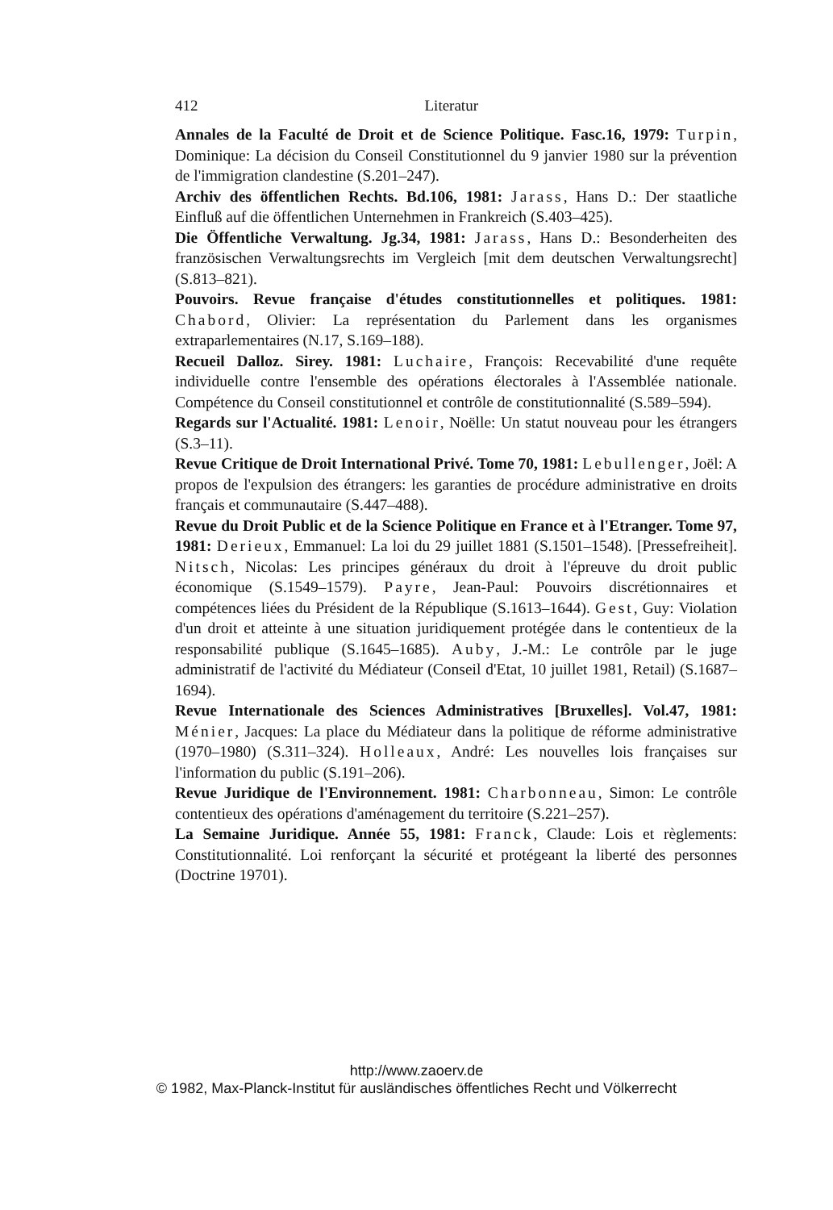412 Literatur
Annales de la Faculté de Droit et de Science Politique. Fasc.16, 1979: Turpin, Dominique: La décision du Conseil Constitutionnel du 9 janvier 1980 sur la prévention de l'immigration clandestine (S.201–247).
Archiv des öffentlichen Rechts. Bd.106, 1981: Jarass, Hans D.: Der staatliche Einfluß auf die öffentlichen Unternehmen in Frankreich (S.403–425).
Die Öffentliche Verwaltung. Jg.34, 1981: Jarass, Hans D.: Besonderheiten des französischen Verwaltungsrechts im Vergleich [mit dem deutschen Verwaltungsrecht] (S.813–821).
Pouvoirs. Revue française d'études constitutionnelles et politiques. 1981: Chabord, Olivier: La représentation du Parlement dans les organismes extraparlementaires (N.17, S.169–188).
Recueil Dalloz. Sirey. 1981: Luchaire, François: Recevabilité d'une requête individuelle contre l'ensemble des opérations électorales à l'Assemblée nationale. Compétence du Conseil constitutionnel et contrôle de constitutionnalité (S.589–594).
Regards sur l'Actualité. 1981: Lenoir, Noëlle: Un statut nouveau pour les étrangers (S.3–11).
Revue Critique de Droit International Privé. Tome 70, 1981: Lebullenger, Joël: A propos de l'expulsion des étrangers: les garanties de procédure administrative en droits français et communautaire (S.447–488).
Revue du Droit Public et de la Science Politique en France et à l'Etranger. Tome 97, 1981: Derieux, Emmanuel: La loi du 29 juillet 1881 (S.1501–1548). [Pressefreiheit]. Nitsch, Nicolas: Les principes généraux du droit à l'épreuve du droit public économique (S.1549–1579). Payre, Jean-Paul: Pouvoirs discrétionnaires et compétences liées du Président de la République (S.1613–1644). Gest, Guy: Violation d'un droit et atteinte à une situation juridiquement protégée dans le contentieux de la responsabilité publique (S.1645–1685). Auby, J.-M.: Le contrôle par le juge administratif de l'activité du Médiateur (Conseil d'Etat, 10 juillet 1981, Retail) (S.1687–1694).
Revue Internationale des Sciences Administratives [Bruxelles]. Vol.47, 1981: Ménier, Jacques: La place du Médiateur dans la politique de réforme administrative (1970–1980) (S.311–324). Holleaux, André: Les nouvelles lois françaises sur l'information du public (S.191–206).
Revue Juridique de l'Environnement. 1981: Charbonneau, Simon: Le contrôle contentieux des opérations d'aménagement du territoire (S.221–257).
La Semaine Juridique. Année 55, 1981: Franck, Claude: Lois et règlements: Constitutionnalité. Loi renforçant la sécurité et protégeant la liberté des personnes (Doctrine 19701).
http://www.zaoerv.de
© 1982, Max-Planck-Institut für ausländisches öffentliches Recht und Völkerrecht